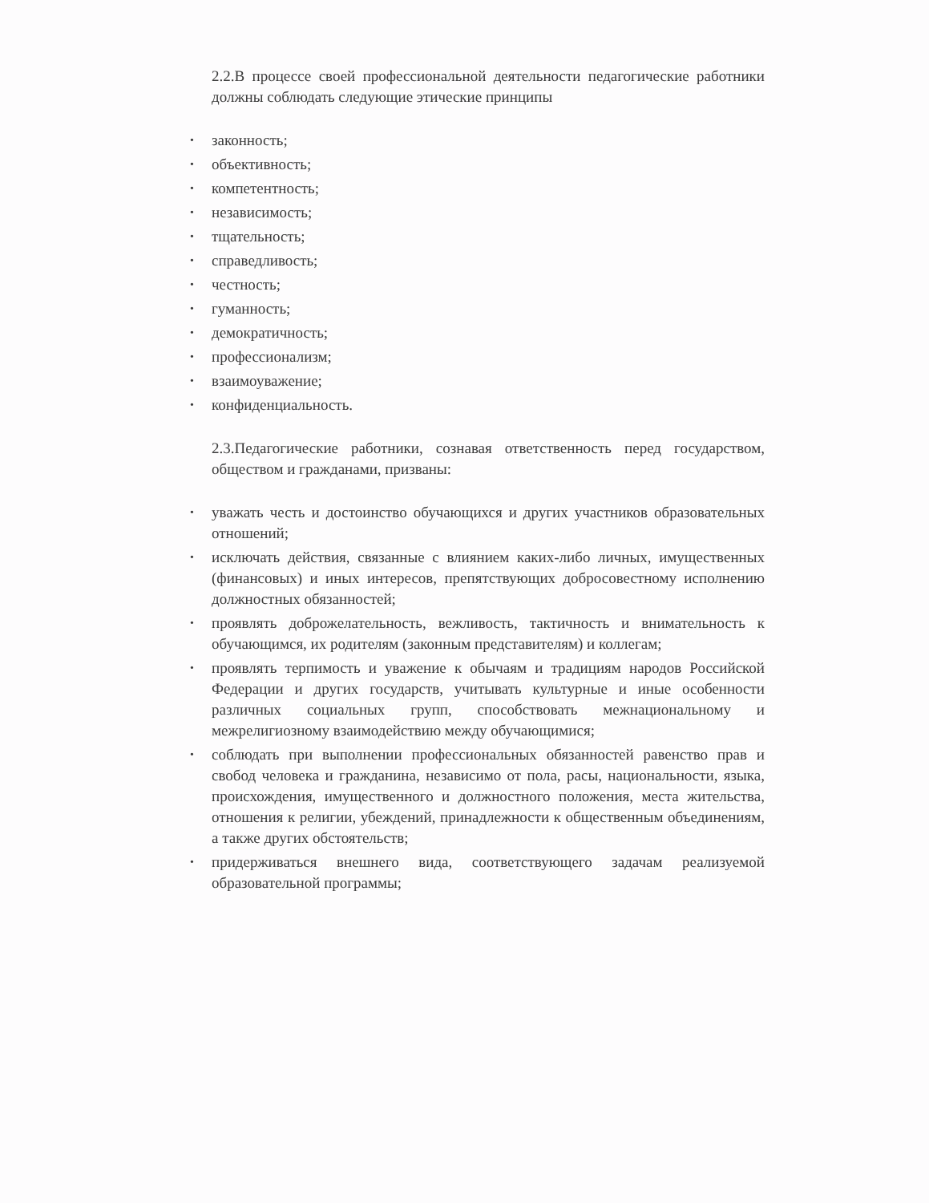2.2.В процессе своей профессиональной деятельности педагогические работники должны соблюдать следующие этические принципы
• законность;
• объективность;
• компетентность;
• независимость;
• тщательность;
• справедливость;
• честность;
• гуманность;
• демократичность;
• профессионализм;
• взаимоуважение;
• конфиденциальность.
2.3.Педагогические работники, сознавая ответственность перед государством, обществом и гражданами, призваны:
• уважать честь и достоинство обучающихся и других участников образовательных отношений;
• исключать действия, связанные с влиянием каких-либо личных, имущественных (финансовых) и иных интересов, препятствующих добросовестному исполнению должностных обязанностей;
• проявлять доброжелательность, вежливость, тактичность и внимательность к обучающимся, их родителям (законным представителям) и коллегам;
• проявлять терпимость и уважение к обычаям и традициям народов Российской Федерации и других государств, учитывать культурные и иные особенности различных социальных групп, способствовать межнациональному и межрелигиозному взаимодействию между обучающимися;
• соблюдать при выполнении профессиональных обязанностей равенство прав и свобод человека и гражданина, независимо от пола, расы, национальности, языка, происхождения, имущественного и должностного положения, места жительства, отношения к религии, убеждений, принадлежности к общественным объединениям, а также других обстоятельств;
• придерживаться внешнего вида, соответствующего задачам реализуемой образовательной программы;